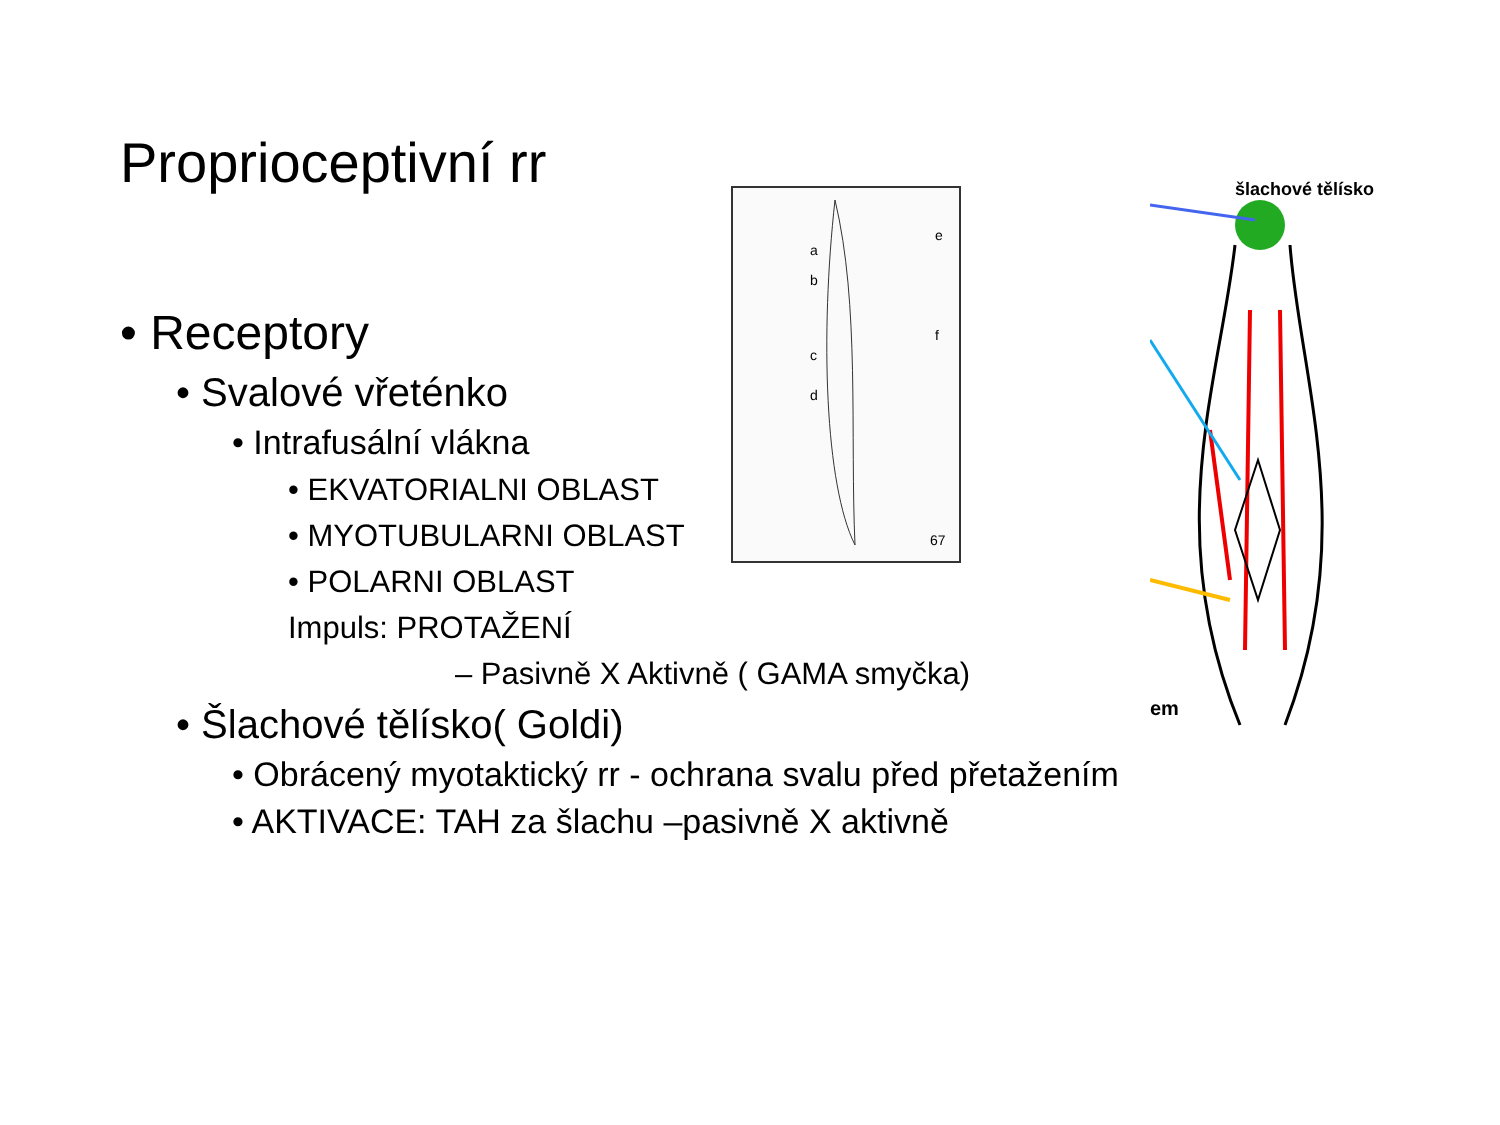Proprioceptivní rr
a
b
c
d
e
f
67
šlachové tělísko
em
• Receptory
• Svalové vřeténko
• Intrafusální vlákna
• EKVATORIALNI OBLAST
• MYOTUBULARNI OBLAST
• POLARNI OBLAST
Impuls: PROTAŽENÍ
– Pasivně X Aktivně ( GAMA smyčka)
• Šlachové tělísko( Goldi)
• Obrácený myotaktický rr - ochrana svalu před přetažením
• AKTIVACE: TAH za šlachu –pasivně X aktivně